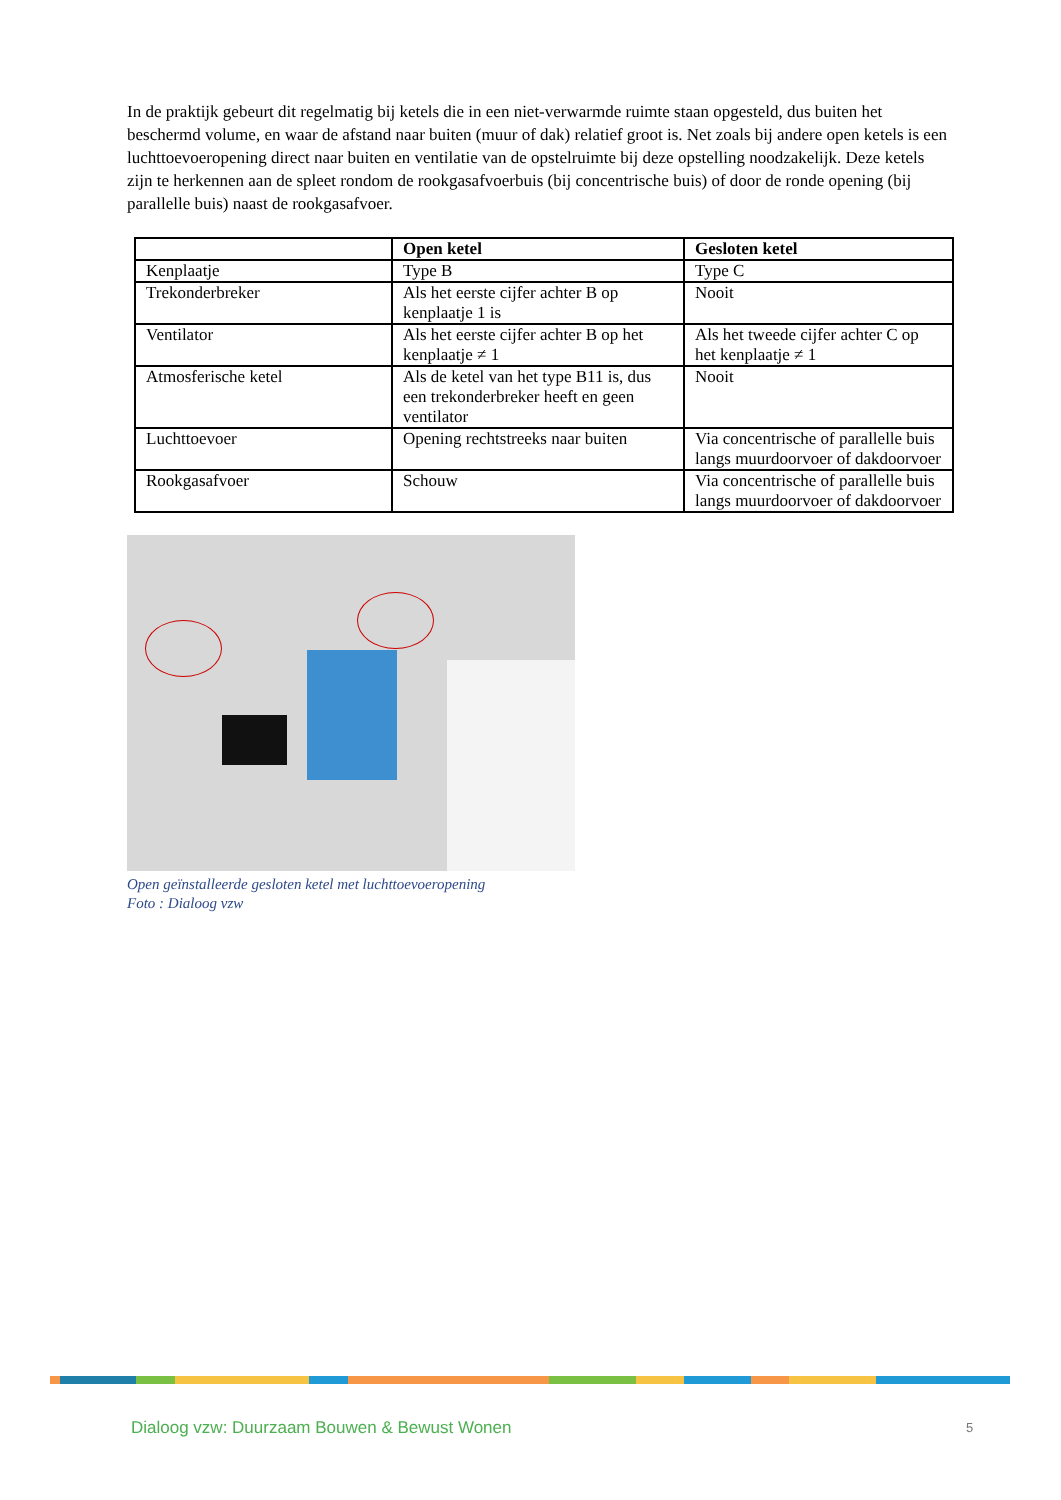In de praktijk gebeurt dit regelmatig bij ketels die in een niet-verwarmde ruimte staan opgesteld, dus buiten het beschermd volume, en waar de afstand naar buiten (muur of dak) relatief groot is. Net zoals bij andere open ketels is een luchttoevoeropening direct naar buiten en ventilatie van de opstelruimte bij deze opstelling noodzakelijk. Deze ketels zijn te herkennen aan de spleet rondom de rookgasafvoerbuis (bij concentrische buis) of door de ronde opening (bij parallelle buis) naast de rookgasafvoer.
| | Open ketel | Gesloten ketel |
| --- | --- | --- |
| Kenplaatje | Type B | Type C |
| Trekonderbreker | Als het eerste cijfer achter B op kenplaatje 1 is | Nooit |
| Ventilator | Als het eerste cijfer achter B op het kenplaatje ≠ 1 | Als het tweede cijfer achter C op het kenplaatje ≠ 1 |
| Atmosferische ketel | Als de ketel van het type B11 is, dus een trekonderbreker heeft en geen ventilator | Nooit |
| Luchttoevoer | Opening rechtstreeks naar buiten | Via concentrische of parallelle buis langs muurdoorvoer of dakdoorvoer |
| Rookgasafvoer | Schouw | Via concentrische of parallelle buis langs muurdoorvoer of dakdoorvoer |
Open geïnstalleerde gesloten ketel met luchttoevoeropening
Foto : Dialoog vzw
Dialoog vzw: Duurzaam Bouwen & Bewust Wonen
5